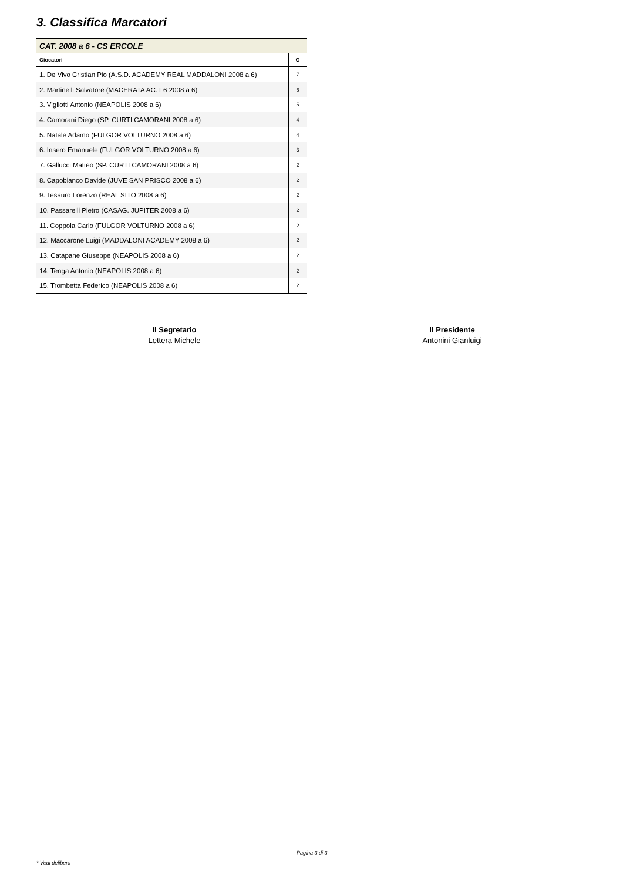3. Classifica Marcatori
| CAT. 2008 a 6 - CS ERCOLE | |
| Giocatori | G |
| 1. De Vivo Cristian Pio (A.S.D. ACADEMY REAL MADDALONI 2008 a 6) | 7 |
| 2. Martinelli Salvatore (MACERATA AC. F6 2008 a 6) | 6 |
| 3. Vigliotti Antonio (NEAPOLIS 2008 a 6) | 5 |
| 4. Camorani Diego (SP. CURTI CAMORANI 2008 a 6) | 4 |
| 5. Natale Adamo (FULGOR VOLTURNO 2008 a 6) | 4 |
| 6. Insero Emanuele (FULGOR VOLTURNO 2008 a 6) | 3 |
| 7. Gallucci Matteo (SP. CURTI CAMORANI 2008 a 6) | 2 |
| 8. Capobianco Davide (JUVE SAN PRISCO 2008 a 6) | 2 |
| 9. Tesauro Lorenzo (REAL SITO 2008 a 6) | 2 |
| 10. Passarelli Pietro (CASAG. JUPITER 2008 a 6) | 2 |
| 11. Coppola Carlo (FULGOR VOLTURNO 2008 a 6) | 2 |
| 12. Maccarone Luigi (MADDALONI ACADEMY 2008 a 6) | 2 |
| 13. Catapane Giuseppe (NEAPOLIS 2008 a 6) | 2 |
| 14. Tenga Antonio (NEAPOLIS 2008 a 6) | 2 |
| 15. Trombetta Federico (NEAPOLIS 2008 a 6) | 2 |
Il Segretario
Lettera Michele
Il Presidente
Antonini Gianluigi
Pagina 3 di 3
* Vedi delibera